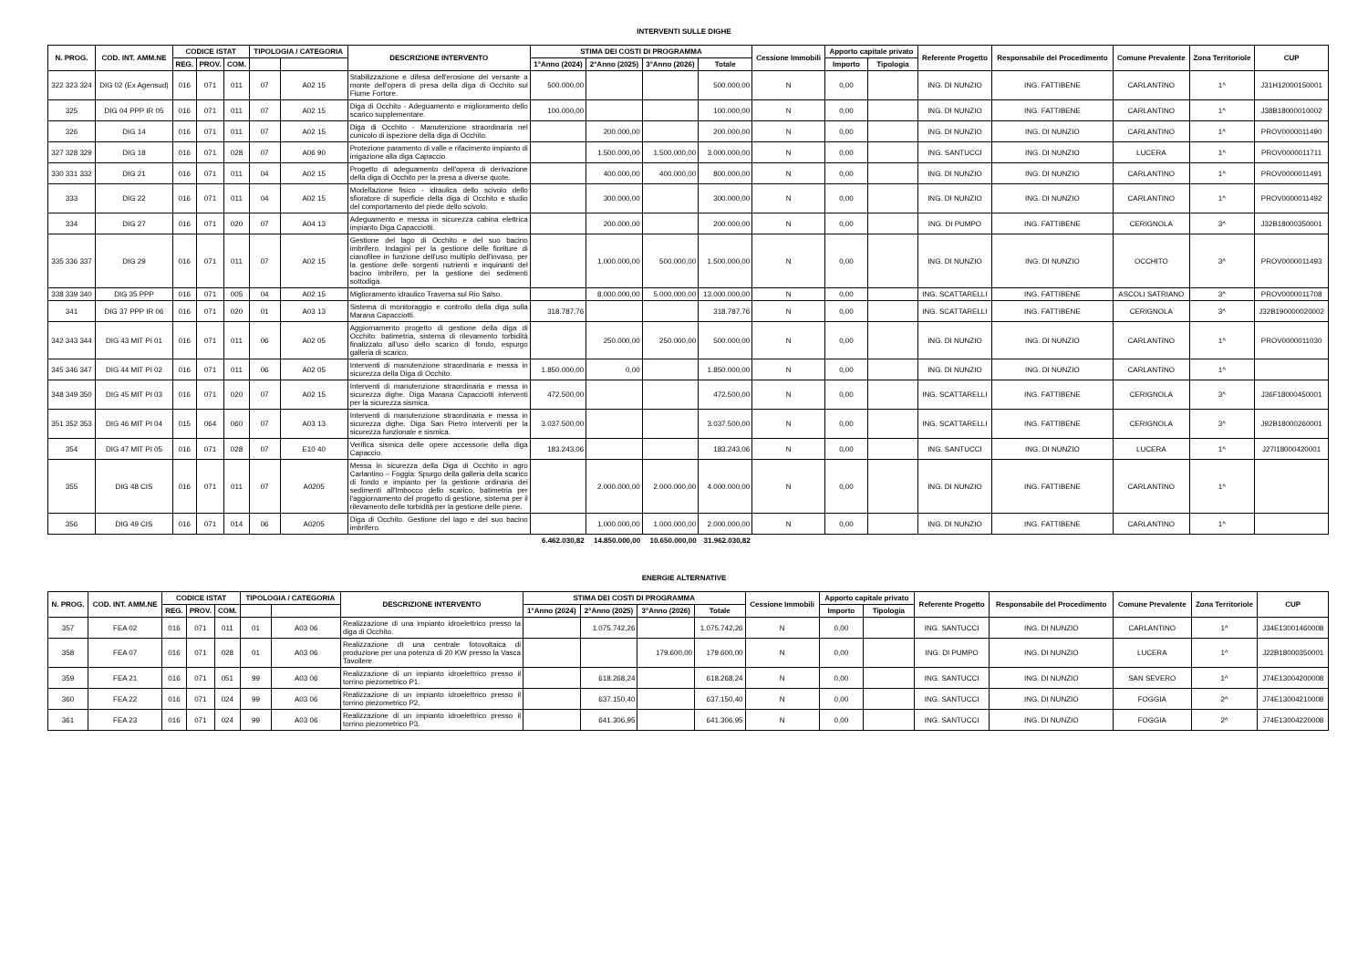INTERVENTI SULLE DIGHE
| N. PROG. | COD. INT. AMM.NE | CODICE ISTAT | | | TIPOLOGIA / CATEGORIA | | DESCRIZIONE INTERVENTO | STIMA DEI COSTI DI PROGRAMMA | | | | Cessione Immobili | Apporto capitale privato | | Referente Progetto | Responsabile del Procedimento | Comune Prevalente | Zona Territoriole | CUP |
| --- | --- | --- | --- | --- | --- | --- | --- | --- | --- | --- | --- | --- | --- | --- | --- | --- | --- | --- | --- |
| | | REG. | PROV. | COM. | | | | 1°Anno (2024) | 2°Anno (2025) | 3°Anno (2026) | Totale | | Importo | Tipologia | | | | | |
| 322 323 324 | DIG 02 (Ex Agensud) | 016 | 071 | 011 | 07 | A02 15 | Stabilizzazione e difesa dell'erosione del versante a monte dell'opera di presa della diga di Occhito sul Fiume Fortore. | 500.000,00 | | | 500.000,00 | N | 0,00 | | ING. DI NUNZIO | ING. FATTIBENE | CARLANTINO | 1^ | J31H12000150001 |
| 325 | DIG 04 PPP IR 05 | 016 | 071 | 011 | 07 | A02 15 | Diga di Occhito - Adeguamento e miglioramento dello scarico supplementare. | 100.000,00 | | | 100.000,00 | N | 0,00 | | ING. DI NUNZIO | ING. FATTIBENE | CARLANTINO | 1^ | J38B18000010002 |
| 326 | DIG 14 | 016 | 071 | 011 | 07 | A02 15 | Diga di Occhito - Manutenzione straordinaria nel cunicolo di ispezione della diga di Occhito. | | 200.000,00 | | 200.000,00 | N | 0,00 | | ING. DI NUNZIO | ING. DI NUNZIO | CARLANTINO | 1^ | PROV0000011490 |
| 327 328 329 | DIG 18 | 016 | 071 | 028 | 07 | A06 90 | Protezione paramento di valle e rifacimento impianto di irrigazione alla diga Capaccio. | | 1.500.000,00 | 1.500.000,00 | 3.000.000,00 | N | 0,00 | | ING. SANTUCCI | ING. DI NUNZIO | LUCERA | 1^ | PROV0000011711 |
| 330 331 332 | DIG 21 | 016 | 071 | 011 | 04 | A02 15 | Progetto di adeguamento dell'opera di derivazione della diga di Occhito per la presa a diverse quote. | | 400.000,00 | 400.000,00 | 800.000,00 | N | 0,00 | | ING. DI NUNZIO | ING. DI NUNZIO | CARLANTINO | 1^ | PROV0000011491 |
| 333 | DIG 22 | 016 | 071 | 011 | 04 | A02 15 | Modellazione fisico - idraulica dello scivolo dello sfioratore di superficie della diga di Occhito e studio del comportamento del piede dello scivolo. | | 300.000,00 | | 300.000,00 | N | 0,00 | | ING. DI NUNZIO | ING. DI NUNZIO | CARLANTINO | 1^ | PROV0000011492 |
| 334 | DIG 27 | 016 | 071 | 020 | 07 | A04 13 | Adeguamento e messa in sicurezza cabina elettrica impianto Diga Capacciotti. | | 200.000,00 | | 200.000,00 | N | 0,00 | | ING. DI PUMPO | ING. FATTIBENE | CERIGNOLA | 3^ | J32B18000350001 |
| 335 336 337 | DIG 29 | 016 | 071 | 011 | 07 | A02 15 | Gestione del lago di Occhito e del suo bacino imbrifero. Indagini per la gestione delle fioriture di cianofilee in funzione dell'uso multiplo dell'invaso, per la gestione delle sorgenti nutrienti e inquinanti del bacino imbrifero, per la gestione dei sedimenti sottodiga. | | 1.000.000,00 | 500.000,00 | 1.500.000,00 | N | 0,00 | | ING. DI NUNZIO | ING. DI NUNZIO | OCCHITO | 3^ | PROV0000011493 |
| 338 339 340 | DIG 35 PPP | 016 | 071 | 005 | 04 | A02 15 | Miglioramento idraulico Traversa sul Rio Salso. | | 8.000.000,00 | 5.000.000,00 | 13.000.000,00 | N | 0,00 | | ING. SCATTARELLI | ING. FATTIBENE | ASCOLI SATRIANO | 3^ | PROV0000011708 |
| 341 | DIG 37 PPP IR 06 | 016 | 071 | 020 | 01 | A03 13 | Sistema di monitoraggio e controllo della diga sulla Marana Capacciotti. | 318.787,76 | | | 318.787,76 | N | 0,00 | | ING. SCATTARELLI | ING. FATTIBENE | CERIGNOLA | 3^ | J32B190000020002 |
| 342 343 344 | DIG 43 MIT PI 01 | 016 | 071 | 011 | 06 | A02 05 | Aggiornamento progetto di gestione della diga di Occhito: batimetria, sistema di rilevamento torbidità finalizzato all'uso dello scarico di fondo, espurgo galleria di scarico. | | 250.000,00 | 250.000,00 | 500.000,00 | N | 0,00 | | ING. DI NUNZIO | ING. DI NUNZIO | CARLANTINO | 1^ | PROV0000011030 |
| 345 346 347 | DIG 44 MIT PI 02 | 016 | 071 | 011 | 06 | A02 05 | Interventi di manutenzione straordinaria e messa in sicurezza della Diga di Occhito. | 1.850.000,00 | 0,00 | | 1.850.000,00 | N | 0,00 | | ING. DI NUNZIO | ING. DI NUNZIO | CARLANTINO | 1^ | |
| 348 349 350 | DIG 45 MIT PI 03 | 016 | 071 | 020 | 07 | A02 15 | Interventi di manutenzione straordinaria e messa in sicurezza dighe. Diga Marana Capacciotti interventi per la sicurezza sismica. | 472.500,00 | | | 472.500,00 | N | 0,00 | | ING. SCATTARELLI | ING. FATTIBENE | CERIGNOLA | 3^ | J36F18000450001 |
| 351 352 353 | DIG 46 MIT PI 04 | 015 | 064 | 060 | 07 | A03 13 | Interventi di manutenzione straordinaria e messa in sicurezza dighe. Diga San Pietro interventi per la sicurezza funzionale e sismica. | 3.037.500,00 | | | 3.037.500,00 | N | 0,00 | | ING. SCATTARELLI | ING. FATTIBENE | CERIGNOLA | 3^ | J92B18000260001 |
| 354 | DIG 47 MIT PI 05 | 016 | 071 | 028 | 07 | E10 40 | Verifica sismica delle opere accessorie della diga Capaccio. | 183.243,06 | | | 183.243,06 | N | 0,00 | | ING. SANTUCCI | ING. DI NUNZIO | LUCERA | 1^ | J27I18000420001 |
| 355 | DIG 48 CIS | 016 | 071 | 011 | 07 | A0205 | Messa in sicurezza della Diga di Occhito in agro Carlantino – Foggia: Spurgo della galleria della scarico di fondo e impianto per la gestione ordinaria dei sedimenti all'Imbocco dello scarico, batimetria per l'aggiornamento del progetto di gestione, sistema per il rilevamento delle torbidità per la gestione delle piene. | | 2.000.000,00 | 2.000.000,00 | 4.000.000,00 | N | 0,00 | | ING. DI NUNZIO | ING. FATTIBENE | CARLANTINO | 1^ | |
| 356 | DIG 49 CIS | 016 | 071 | 014 | 06 | A0205 | Diga di Occhito. Gestione del lago e del suo bacino imbrifero. | | 1.000.000,00 | 1.000.000,00 | 2.000.000,00 | N | 0,00 | | ING. DI NUNZIO | ING. FATTIBENE | CARLANTINO | 1^ | |
| | | | | | | | | 6.462.030,82 | 14.850.000,00 | 10.650.000,00 | 31.962.030,82 | | | | | | | | |
ENERGIE ALTERNATIVE
| N. PROG. | COD. INT. AMM.NE | CODICE ISTAT | | | TIPOLOGIA / CATEGORIA | | DESCRIZIONE INTERVENTO | STIMA DEI COSTI DI PROGRAMMA | | | | Cessione Immobili | Apporto capitale privato | | Referente Progetto | Responsabile del Procedimento | Comune Prevalente | Zona Territoriole | CUP |
| --- | --- | --- | --- | --- | --- | --- | --- | --- | --- | --- | --- | --- | --- | --- | --- | --- | --- | --- | --- |
| | | REG. | PROV. | COM. | | | | 1°Anno (2024) | 2°Anno (2025) | 3°Anno (2026) | Totale | | Importo | Tipologia | | | | | |
| 357 | FEA 02 | 016 | 071 | 011 | 01 | A03 06 | Realizzazione di una impianto idroelettrico presso la diga di Occhito. | | 1.075.742,26 | | 1.075.742,26 | N | 0,00 | | ING. SANTUCCI | ING. DI NUNZIO | CARLANTINO | 1^ | J34E13001460008 |
| 358 | FEA 07 | 016 | 071 | 028 | 01 | A03 06 | Realizzazione dI una centrale fotovoltaica di produzione per una potenza di 20 KW presso la Vasca Tavollere. | | | 179.600,00 | 179.600,00 | N | 0,00 | | ING. DI PUMPO | ING. DI NUNZIO | LUCERA | 1^ | J22B18000350001 |
| 359 | FEA 21 | 016 | 071 | 051 | 99 | A03 06 | Realizzazione di un impianto idroelettrico presso il torrino piezometrico P1. | | 618.268,24 | | 618.268,24 | N | 0,00 | | ING. SANTUCCI | ING. DI NUNZIO | SAN SEVERO | 1^ | J74E13004200008 |
| 360 | FEA 22 | 016 | 071 | 024 | 99 | A03 06 | Realizzazione di un impianto idroelettrico presso il torrino piezometrico P2. | | 637.150,40 | | 637.150,40 | N | 0,00 | | ING. SANTUCCI | ING. DI NUNZIO | FOGGIA | 2^ | J74E13004210008 |
| 361 | FEA 23 | 016 | 071 | 024 | 99 | A03 06 | Realizzazione di un impianto idroelettrico presso il torrino piezometrico P3. | | 641.306,95 | | 641.306,95 | N | 0,00 | | ING. SANTUCCI | ING. DI NUNZIO | FOGGIA | 2^ | J74E13004220008 |